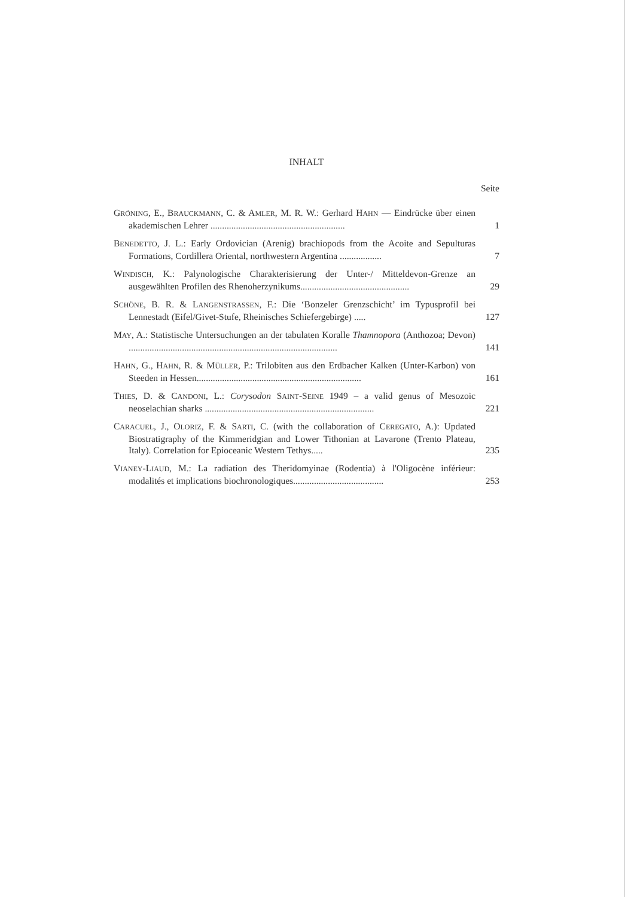INHALT
Seite
GRÖNING, E., BRAUCKMANN, C. & AMLER, M. R. W.: Gerhard HAHN — Eindrücke über einen akademischen Lehrer ..........................................................
1
BENEDETTO, J. L.: Early Ordovician (Arenig) brachiopods from the Acoite and Sepulturas Formations, Cordillera Oriental, northwestern Argentina ..................
7
WINDISCH, K.: Palynologische Charakterisierung der Unter-/ Mitteldevon-Grenze an ausgewählten Profilen des Rhenoherzynikums...............................................
29
SCHÖNE, B. R. & LANGENSTRASSEN, F.: Die ‘Bonzeler Grenzschicht’ im Typusprofil bei Lennestadt (Eifel/Givet-Stufe, Rheinisches Schiefergebirge) .....
127
MAY, A.: Statistische Untersuchungen an der tabulaten Koralle Thamnopora (Anthozoa; Devon) ..........................................................................................
141
HAHN, G., HAHN, R. & MÜLLER, P.: Trilobiten aus den Erdbacher Kalken (Unter-Karbon) von Steeden in Hessen.......................................................................
161
THIES, D. & CANDONI, L.: Corysodon SAINT-SEINE 1949 – a valid genus of Mesozoic neoselachian sharks .........................................................................
221
CARACUEL, J., OLORIZ, F. & SARTI, C. (with the collaboration of CEREGATO, A.): Updated Biostratigraphy of the Kimmeridgian and Lower Tithonian at Lavarone (Trento Plateau, Italy). Correlation for Epioceanic Western Tethys.....
235
VIANEY-LIAUD, M.: La radiation des Theridomyinae (Rodentia) à l'Oligocène inférieur: modalités et implications biochronologiques.......................................
253